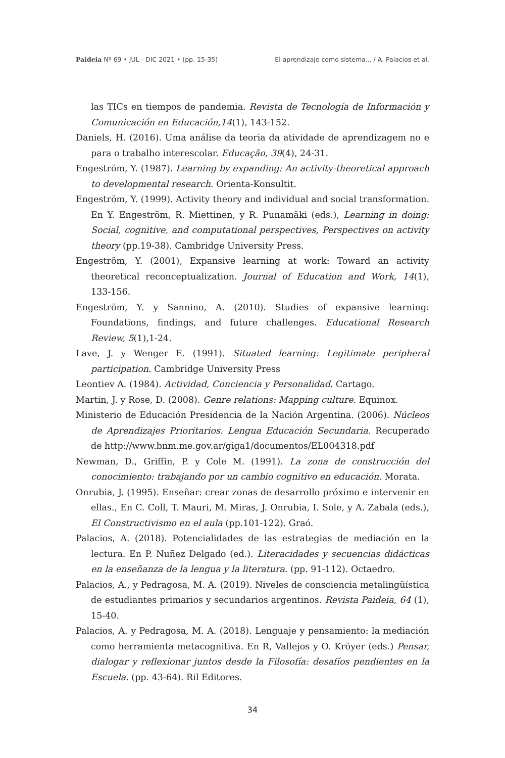Paideia Nº 69 • JUL - DIC 2021 • (pp. 15-35) El aprendizaje como sistema... / A. Palacios et al.
las TICs en tiempos de pandemia. Revista de Tecnología de Información y Comunicación en Educación,14(1), 143-152.
Daniels, H. (2016). Uma análise da teoria da atividade de aprendizagem no e para o trabalho interescolar. Educação, 39(4), 24-31.
Engeström, Y. (1987). Learning by expanding: An activity-theoretical approach to developmental research. Orienta-Konsultit.
Engeström, Y. (1999). Activity theory and individual and social transformation. En Y. Engeström, R. Miettinen, y R. Punamäki (eds.), Learning in doing: Social, cognitive, and computational perspectives, Perspectives on activity theory (pp.19-38). Cambridge University Press.
Engeström, Y. (2001), Expansive learning at work: Toward an activity theoretical reconceptualization. Journal of Education and Work, 14(1), 133-156.
Engeström, Y. y Sannino, A. (2010). Studies of expansive learning: Foundations, findings, and future challenges. Educational Research Review, 5(1),1-24.
Lave, J. y Wenger E. (1991). Situated learning: Legitimate peripheral participation. Cambridge University Press
Leontiev A. (1984). Actividad, Conciencia y Personalidad. Cartago.
Martin, J. y Rose, D. (2008). Genre relations: Mapping culture. Equinox.
Ministerio de Educación Presidencia de la Nación Argentina. (2006). Núcleos de Aprendizajes Prioritarios. Lengua Educación Secundaria. Recuperado de http://www.bnm.me.gov.ar/giga1/documentos/EL004318.pdf
Newman, D., Griffin, P. y Cole M. (1991). La zona de construcción del conocimiento: trabajando por un cambio cognitivo en educación. Morata.
Onrubia, J. (1995). Enseñar: crear zonas de desarrollo próximo e intervenir en ellas., En C. Coll, T. Mauri, M. Miras, J. Onrubia, I. Sole, y A. Zabala (eds.), El Constructivismo en el aula (pp.101-122). Graó.
Palacios, A. (2018). Potencialidades de las estrategias de mediación en la lectura. En P. Nuñez Delgado (ed.). Literacidades y secuencias didácticas en la enseñanza de la lengua y la literatura. (pp. 91-112). Octaedro.
Palacios, A., y Pedragosa, M. A. (2019). Niveles de consciencia metalingüística de estudiantes primarios y secundarios argentinos. Revista Paideia, 64 (1), 15-40.
Palacios, A. y Pedragosa, M. A. (2018). Lenguaje y pensamiento: la mediación como herramienta metacognitiva. En R, Vallejos y O. Kröyer (eds.) Pensar, dialogar y reflexionar juntos desde la Filosofía: desafíos pendientes en la Escuela. (pp. 43-64). Ril Editores.
34